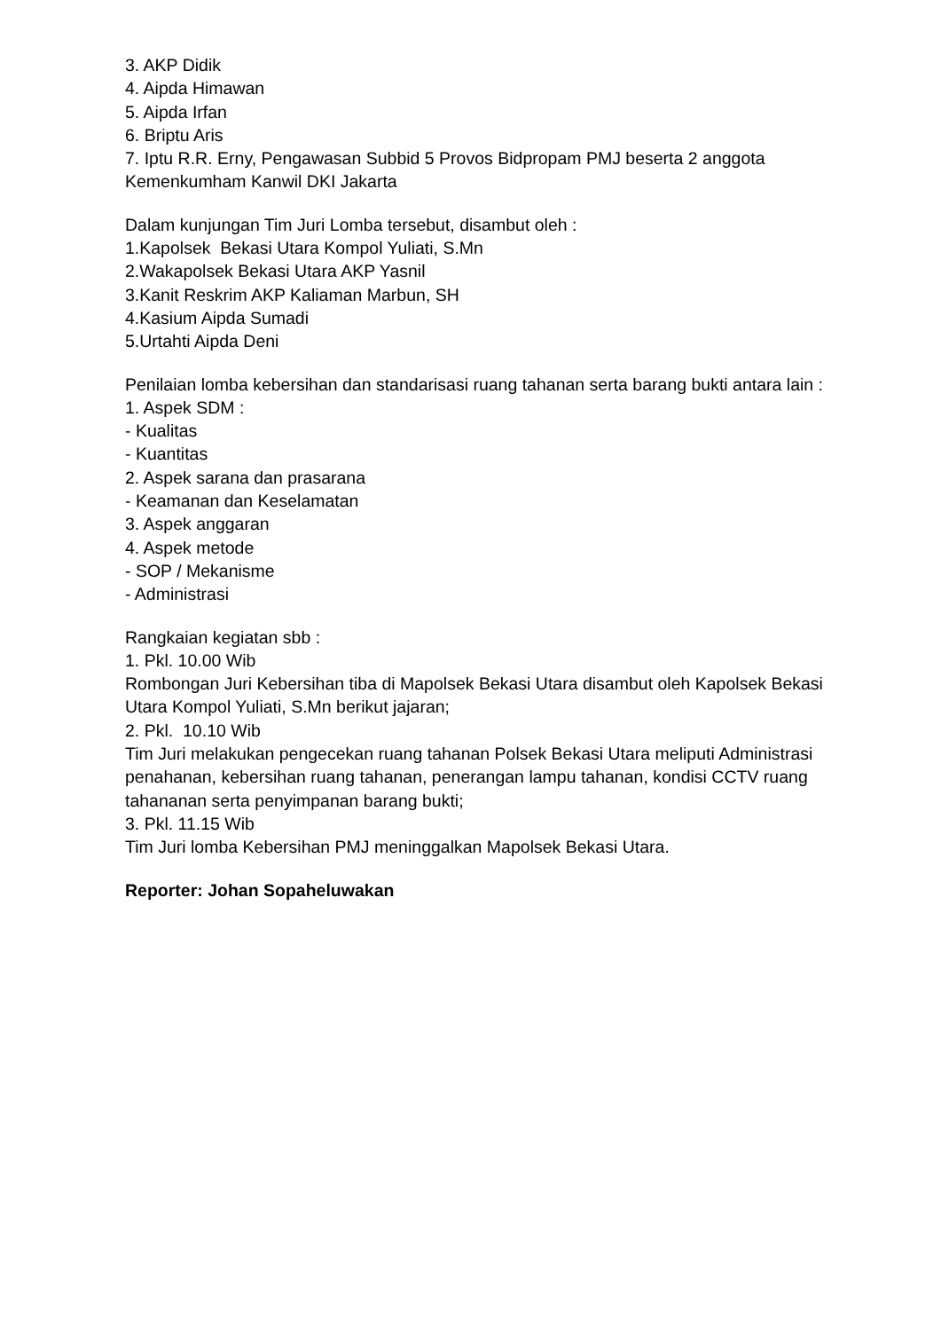3. AKP Didik
4. Aipda Himawan
5. Aipda Irfan
6. Briptu Aris
7. Iptu R.R. Erny, Pengawasan Subbid 5 Provos Bidpropam PMJ beserta 2 anggota Kemenkumham Kanwil DKI Jakarta
Dalam kunjungan Tim Juri Lomba tersebut, disambut oleh :
1.Kapolsek Bekasi Utara Kompol Yuliati, S.Mn
2.Wakapolsek Bekasi Utara AKP Yasnil
3.Kanit Reskrim AKP Kaliaman Marbun, SH
4.Kasium Aipda Sumadi
5.Urtahti Aipda Deni
Penilaian lomba kebersihan dan standarisasi ruang tahanan serta barang bukti antara lain :
1. Aspek SDM :
- Kualitas
- Kuantitas
2. Aspek sarana dan prasarana
- Keamanan dan Keselamatan
3. Aspek anggaran
4. Aspek metode
- SOP / Mekanisme
- Administrasi
Rangkaian kegiatan sbb :
1. Pkl. 10.00 Wib
Rombongan Juri Kebersihan tiba di Mapolsek Bekasi Utara disambut oleh Kapolsek Bekasi Utara Kompol Yuliati, S.Mn berikut jajaran;
2. Pkl. 10.10 Wib
Tim Juri melakukan pengecekan ruang tahanan Polsek Bekasi Utara meliputi Administrasi penahanan, kebersihan ruang tahanan, penerangan lampu tahanan, kondisi CCTV ruang tahananan serta penyimpanan barang bukti;
3. Pkl. 11.15 Wib
Tim Juri lomba Kebersihan PMJ meninggalkan Mapolsek Bekasi Utara.
Reporter: Johan Sopaheluwakan